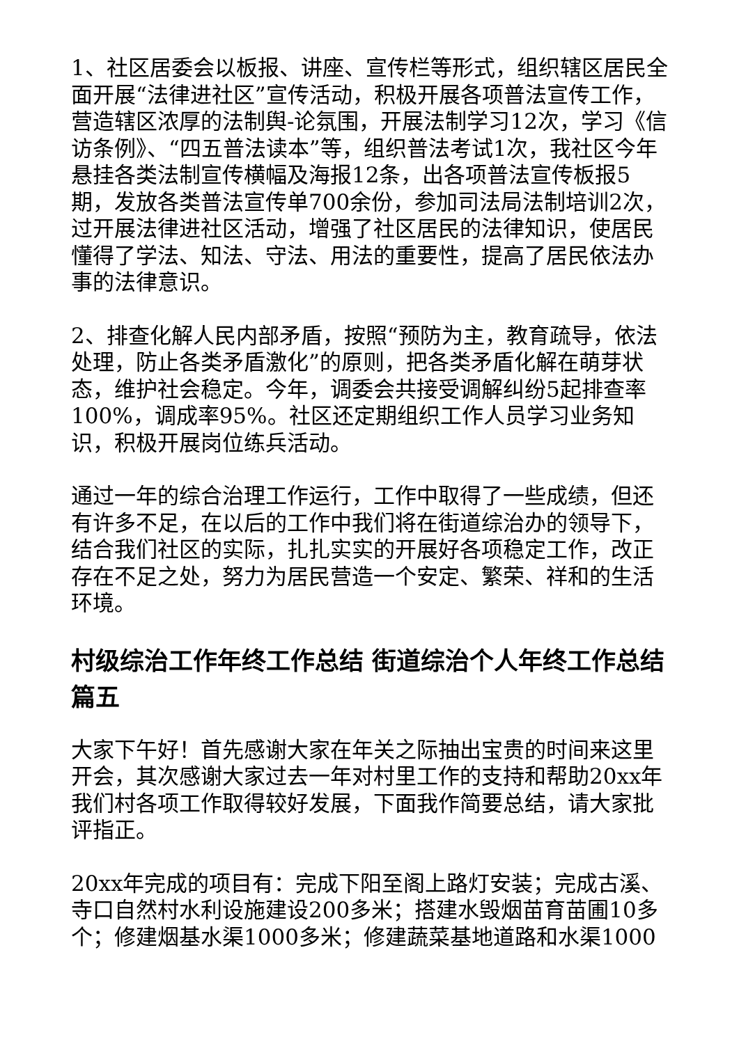1、社区居委会以板报、讲座、宣传栏等形式，组织辖区居民全面开展“法律进社区”宣传活动，积极开展各项普法宣传工作，营造辖区浓厚的法制舆-论氛围，开展法制学习12次，学习《信访条例》、“四五普法读本”等，组织普法考试1次，我社区今年悬挂各类法制宣传横幅及海报12条，出各项普法宣传板报5期，发放各类普法宣传单700余份，参加司法局法制培训2次，过开展法律进社区活动，增强了社区居民的法律知识，使居民懂得了学法、知法、守法、用法的重要性，提高了居民依法办事的法律意识。
2、排查化解人民内部矛盾，按照“预防为主，教育疏导，依法处理，防止各类矛盾激化”的原则，把各类矛盾化解在萌芽状态，维护社会稳定。今年，调委会共接受调解纠纷5起排查率100%，调成率95%。社区还定期组织工作人员学习业务知识，积极开展岗位练兵活动。
通过一年的综合治理工作运行，工作中取得了一些成绩，但还有许多不足，在以后的工作中我们将在街道综治办的领导下，结合我们社区的实际，扎扎实实的开展好各项稳定工作，改正存在不足之处，努力为居民营造一个安定、繁荣、祥和的生活环境。
村级综治工作年终工作总结 街道综治个人年终工作总结篇五
大家下午好！首先感谢大家在年关之际抽出宝贵的时间来这里开会，其次感谢大家过去一年对村里工作的支持和帮助20xx年我们村各项工作取得较好发展，下面我作简要总结，请大家批评指正。
20xx年完成的项目有：完成下阳至阁上路灯安装；完成古溪、寺口自然村水利设施建设200多米；搭建水毁烟苗育苗圃10多个；修建烟基水渠1000多米；修建蔬菜基地道路和水渠1000